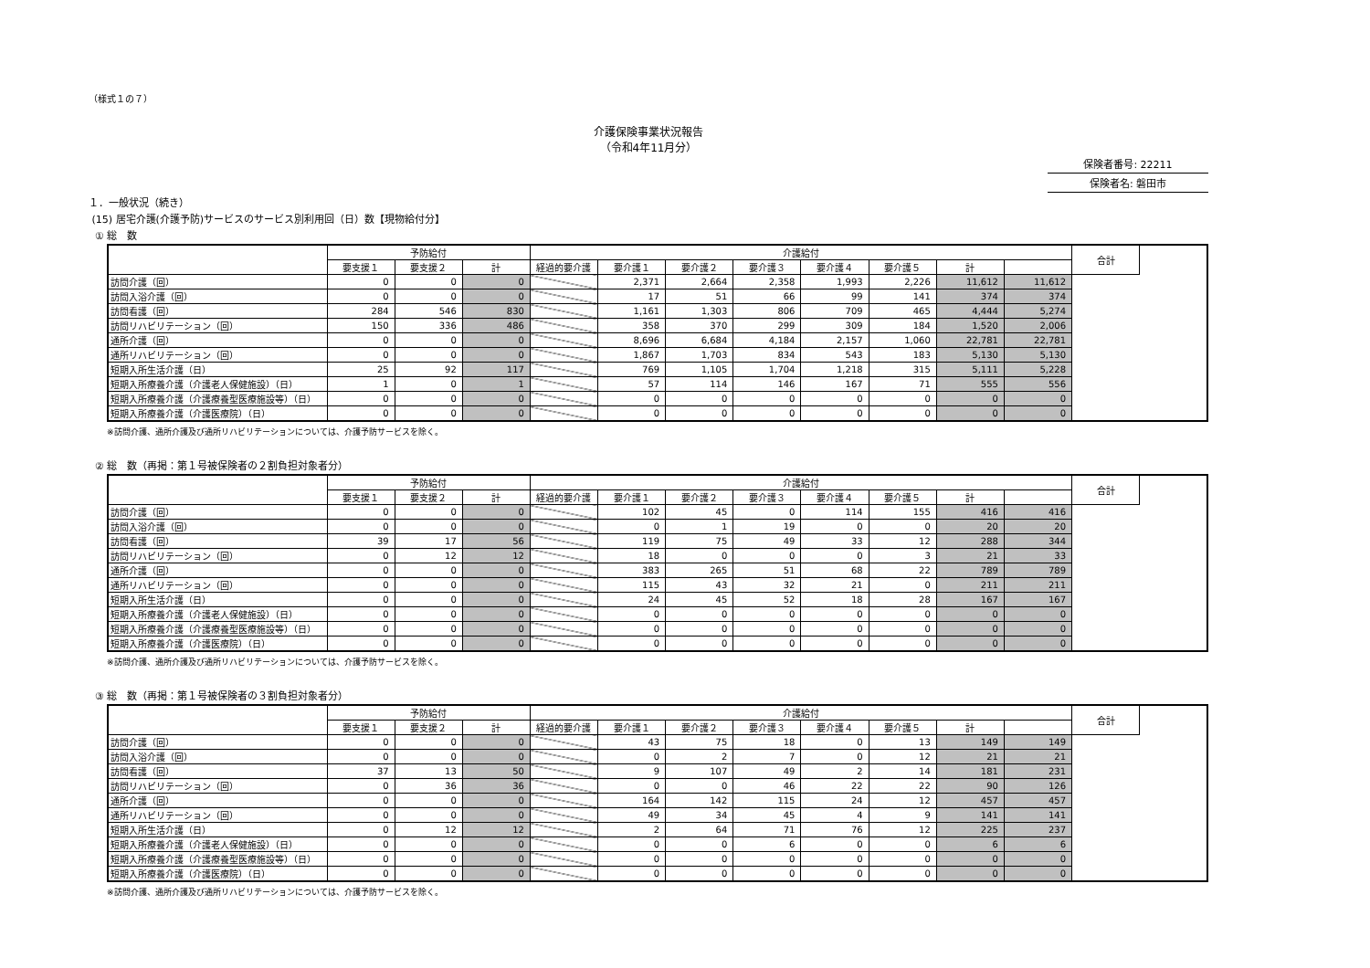（様式１の７）
介護保険事業状況報告
（令和4年11月分）
保険者番号: 22211
保険者名: 磐田市
１．一般状況（続き）
(15) 居宅介護(介護予防)サービスのサービス別利用回（日）数【現物給付分】
① 総　数
| | 予防給付 | | | 介護給付 | | | | | | | | 合計 |
| --- | --- | --- | --- | --- | --- | --- | --- | --- | --- | --- | --- | --- |
| | 要支援１ | 要支援２ | 計 | 経過的要介護 | 要介護１ | 要介護２ | 要介護３ | 要介護４ | 要介護５ | 計 | | |
| 訪問介護（回） | 0 | 0 | 0 | | 2,371 | 2,664 | 2,358 | 1,993 | 2,226 | 11,612 | 11,612 | |
| 訪問入浴介護（回） | 0 | 0 | 0 | | 17 | 51 | 66 | 99 | 141 | 374 | 374 | |
| 訪問看護（回） | 284 | 546 | 830 | | 1,161 | 1,303 | 806 | 709 | 465 | 4,444 | 5,274 | |
| 訪問リハビリテーション（回） | 150 | 336 | 486 | | 358 | 370 | 299 | 309 | 184 | 1,520 | 2,006 | |
| 通所介護（回） | 0 | 0 | 0 | | 8,696 | 6,684 | 4,184 | 2,157 | 1,060 | 22,781 | 22,781 | |
| 通所リハビリテーション（回） | 0 | 0 | 0 | | 1,867 | 1,703 | 834 | 543 | 183 | 5,130 | 5,130 | |
| 短期入所生活介護（日） | 25 | 92 | 117 | | 769 | 1,105 | 1,704 | 1,218 | 315 | 5,111 | 5,228 | |
| 短期入所療養介護（介護老人保健施設）（日） | 1 | 0 | 1 | | 57 | 114 | 146 | 167 | 71 | 555 | 556 | |
| 短期入所療養介護（介護療養型医療施設等）（日） | 0 | 0 | 0 | | 0 | 0 | 0 | 0 | 0 | 0 | 0 | |
| 短期入所療養介護（介護医療院）（日） | 0 | 0 | 0 | | 0 | 0 | 0 | 0 | 0 | 0 | 0 | |
※訪問介護、通所介護及び通所リハビリテーションについては、介護予防サービスを除く。
② 総　数（再掲：第１号被保険者の２割負担対象者分）
| | 予防給付 | | | 介護給付 | | | | | | | | 合計 |
| --- | --- | --- | --- | --- | --- | --- | --- | --- | --- | --- | --- | --- |
| | 要支援１ | 要支援２ | 計 | 経過的要介護 | 要介護１ | 要介護２ | 要介護３ | 要介護４ | 要介護５ | 計 | | |
| 訪問介護（回） | 0 | 0 | 0 | | 102 | 45 | 0 | 114 | 155 | 416 | 416 | |
| 訪問入浴介護（回） | 0 | 0 | 0 | | 0 | 1 | 19 | 0 | 0 | 20 | 20 | |
| 訪問看護（回） | 39 | 17 | 56 | | 119 | 75 | 49 | 33 | 12 | 288 | 344 | |
| 訪問リハビリテーション（回） | 0 | 12 | 12 | | 18 | 0 | 0 | 0 | 3 | 21 | 33 | |
| 通所介護（回） | 0 | 0 | 0 | | 383 | 265 | 51 | 68 | 22 | 789 | 789 | |
| 通所リハビリテーション（回） | 0 | 0 | 0 | | 115 | 43 | 32 | 21 | 0 | 211 | 211 | |
| 短期入所生活介護（日） | 0 | 0 | 0 | | 24 | 45 | 52 | 18 | 28 | 167 | 167 | |
| 短期入所療養介護（介護老人保健施設）（日） | 0 | 0 | 0 | | 0 | 0 | 0 | 0 | 0 | 0 | 0 | |
| 短期入所療養介護（介護療養型医療施設等）（日） | 0 | 0 | 0 | | 0 | 0 | 0 | 0 | 0 | 0 | 0 | |
| 短期入所療養介護（介護医療院）（日） | 0 | 0 | 0 | | 0 | 0 | 0 | 0 | 0 | 0 | 0 | |
※訪問介護、通所介護及び通所リハビリテーションについては、介護予防サービスを除く。
③ 総　数（再掲：第１号被保険者の３割負担対象者分）
| | 予防給付 | | | 介護給付 | | | | | | | | 合計 |
| --- | --- | --- | --- | --- | --- | --- | --- | --- | --- | --- | --- | --- |
| | 要支援１ | 要支援２ | 計 | 経過的要介護 | 要介護１ | 要介護２ | 要介護３ | 要介護４ | 要介護５ | 計 | | |
| 訪問介護（回） | 0 | 0 | 0 | | 43 | 75 | 18 | 0 | 13 | 149 | 149 | |
| 訪問入浴介護（回） | 0 | 0 | 0 | | 0 | 2 | 7 | 0 | 12 | 21 | 21 | |
| 訪問看護（回） | 37 | 13 | 50 | | 9 | 107 | 49 | 2 | 14 | 181 | 231 | |
| 訪問リハビリテーション（回） | 0 | 36 | 36 | | 0 | 0 | 46 | 22 | 22 | 90 | 126 | |
| 通所介護（回） | 0 | 0 | 0 | | 164 | 142 | 115 | 24 | 12 | 457 | 457 | |
| 通所リハビリテーション（回） | 0 | 0 | 0 | | 49 | 34 | 45 | 4 | 9 | 141 | 141 | |
| 短期入所生活介護（日） | 0 | 12 | 12 | | 2 | 64 | 71 | 76 | 12 | 225 | 237 | |
| 短期入所療養介護（介護老人保健施設）（日） | 0 | 0 | 0 | | 0 | 0 | 6 | 0 | 0 | 6 | 6 | |
| 短期入所療養介護（介護療養型医療施設等）（日） | 0 | 0 | 0 | | 0 | 0 | 0 | 0 | 0 | 0 | 0 | |
| 短期入所療養介護（介護医療院）（日） | 0 | 0 | 0 | | 0 | 0 | 0 | 0 | 0 | 0 | 0 | |
※訪問介護、通所介護及び通所リハビリテーションについては、介護予防サービスを除く。